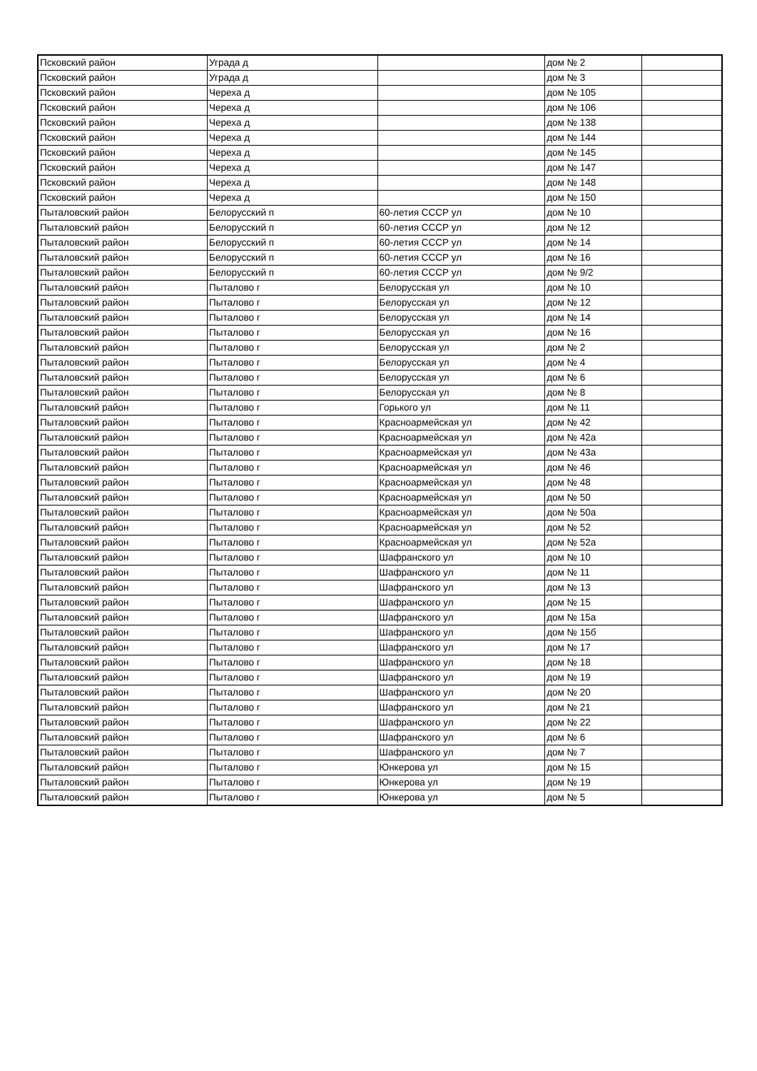| Псковский район | Уграда д | | дом № 2 | |
| Псковский район | Уграда д | | дом № 3 | |
| Псковский район | Череха д | | дом № 105 | |
| Псковский район | Череха д | | дом № 106 | |
| Псковский район | Череха д | | дом № 138 | |
| Псковский район | Череха д | | дом № 144 | |
| Псковский район | Череха д | | дом № 145 | |
| Псковский район | Череха д | | дом № 147 | |
| Псковский район | Череха д | | дом № 148 | |
| Псковский район | Череха д | | дом № 150 | |
| Пыталовский район | Белорусский п | 60-летия СССР ул | дом № 10 | |
| Пыталовский район | Белорусский п | 60-летия СССР ул | дом № 12 | |
| Пыталовский район | Белорусский п | 60-летия СССР ул | дом № 14 | |
| Пыталовский район | Белорусский п | 60-летия СССР ул | дом № 16 | |
| Пыталовский район | Белорусский п | 60-летия СССР ул | дом № 9/2 | |
| Пыталовский район | Пыталово г | Белорусская ул | дом № 10 | |
| Пыталовский район | Пыталово г | Белорусская ул | дом № 12 | |
| Пыталовский район | Пыталово г | Белорусская ул | дом № 14 | |
| Пыталовский район | Пыталово г | Белорусская ул | дом № 16 | |
| Пыталовский район | Пыталово г | Белорусская ул | дом № 2 | |
| Пыталовский район | Пыталово г | Белорусская ул | дом № 4 | |
| Пыталовский район | Пыталово г | Белорусская ул | дом № 6 | |
| Пыталовский район | Пыталово г | Белорусская ул | дом № 8 | |
| Пыталовский район | Пыталово г | Горького ул | дом № 11 | |
| Пыталовский район | Пыталово г | Красноармейская ул | дом № 42 | |
| Пыталовский район | Пыталово г | Красноармейская ул | дом № 42а | |
| Пыталовский район | Пыталово г | Красноармейская ул | дом № 43а | |
| Пыталовский район | Пыталово г | Красноармейская ул | дом № 46 | |
| Пыталовский район | Пыталово г | Красноармейская ул | дом № 48 | |
| Пыталовский район | Пыталово г | Красноармейская ул | дом № 50 | |
| Пыталовский район | Пыталово г | Красноармейская ул | дом № 50а | |
| Пыталовский район | Пыталово г | Красноармейская ул | дом № 52 | |
| Пыталовский район | Пыталово г | Красноармейская ул | дом № 52а | |
| Пыталовский район | Пыталово г | Шафранского ул | дом № 10 | |
| Пыталовский район | Пыталово г | Шафранского ул | дом № 11 | |
| Пыталовский район | Пыталово г | Шафранского ул | дом № 13 | |
| Пыталовский район | Пыталово г | Шафранского ул | дом № 15 | |
| Пыталовский район | Пыталово г | Шафранского ул | дом № 15а | |
| Пыталовский район | Пыталово г | Шафранского ул | дом № 15б | |
| Пыталовский район | Пыталово г | Шафранского ул | дом № 17 | |
| Пыталовский район | Пыталово г | Шафранского ул | дом № 18 | |
| Пыталовский район | Пыталово г | Шафранского ул | дом № 19 | |
| Пыталовский район | Пыталово г | Шафранского ул | дом № 20 | |
| Пыталовский район | Пыталово г | Шафранского ул | дом № 21 | |
| Пыталовский район | Пыталово г | Шафранского ул | дом № 22 | |
| Пыталовский район | Пыталово г | Шафранского ул | дом № 6 | |
| Пыталовский район | Пыталово г | Шафранского ул | дом № 7 | |
| Пыталовский район | Пыталово г | Юнкерова ул | дом № 15 | |
| Пыталовский район | Пыталово г | Юнкерова ул | дом № 19 | |
| Пыталовский район | Пыталово г | Юнкерова ул | дом № 5 | |